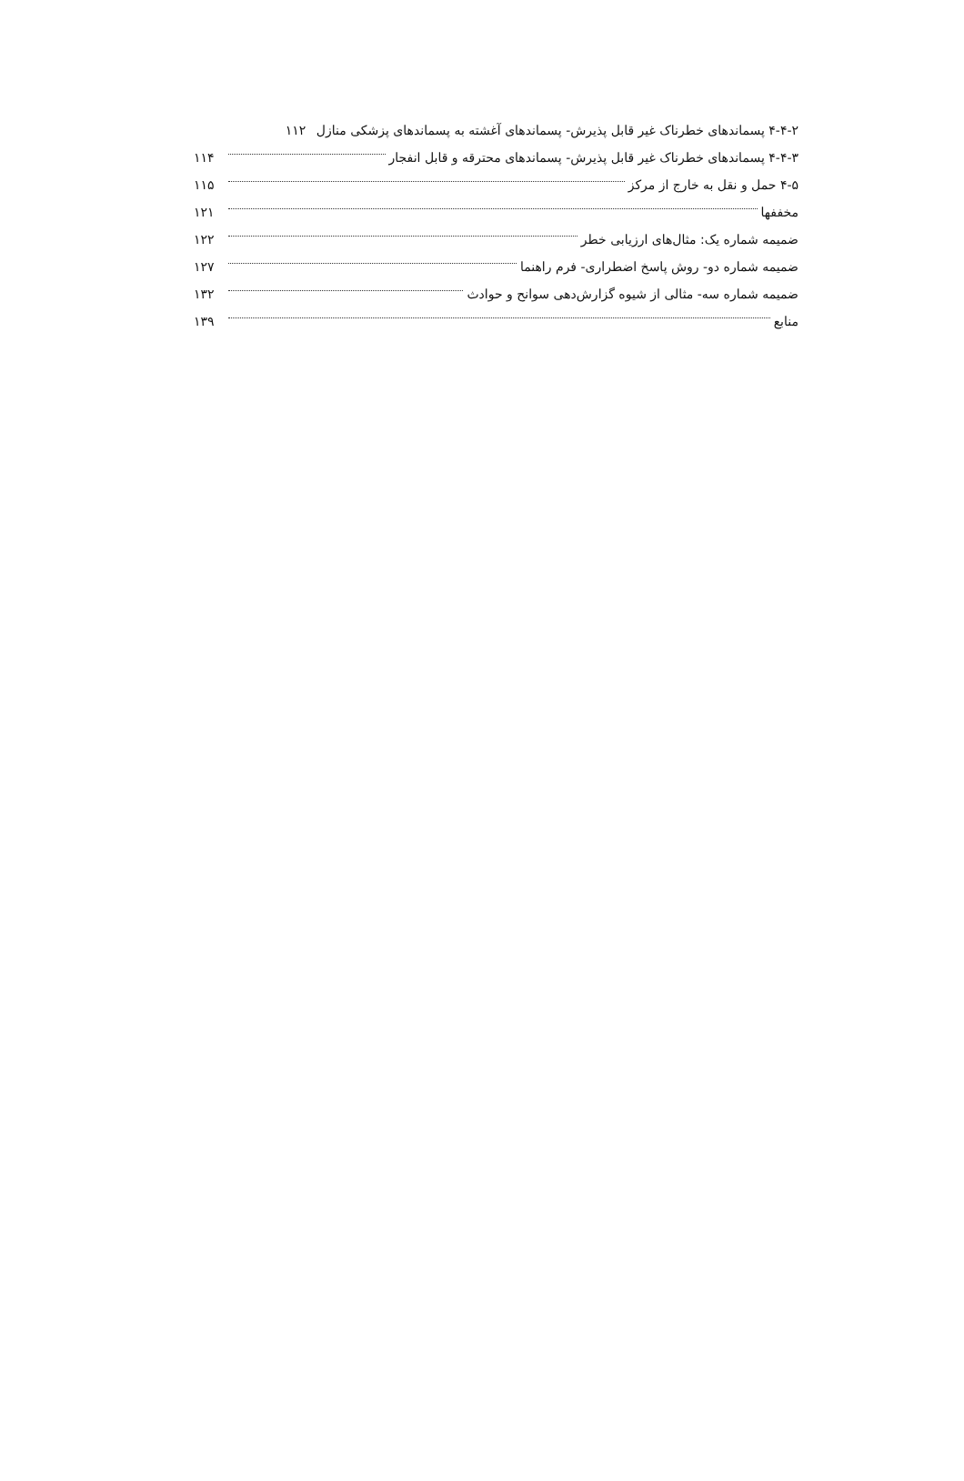۴-۴-۲ پسماندهای خطرناک غیر قابل پذیرش- پسماندهای آغشته به پسماندهای پزشکی منازل ۱۱۲
۴-۴-۳ پسماندهای خطرناک غیر قابل پذیرش- پسماندهای محترقه و قابل انفجار ۱۱۴
۴-۵ حمل و نقل به خارج از مرکز ۱۱۵
مخففها ۱۲۱
ضمیمه شماره یک: مثال‌های ارزیابی خطر ۱۲۲
ضمیمه شماره دو- روش پاسخ اضطراری- فرم راهنما ۱۲۷
ضمیمه شماره سه- مثالی از شیوه گزارش‌دهی سوانح و حوادث ۱۳۲
منابع ۱۳۹